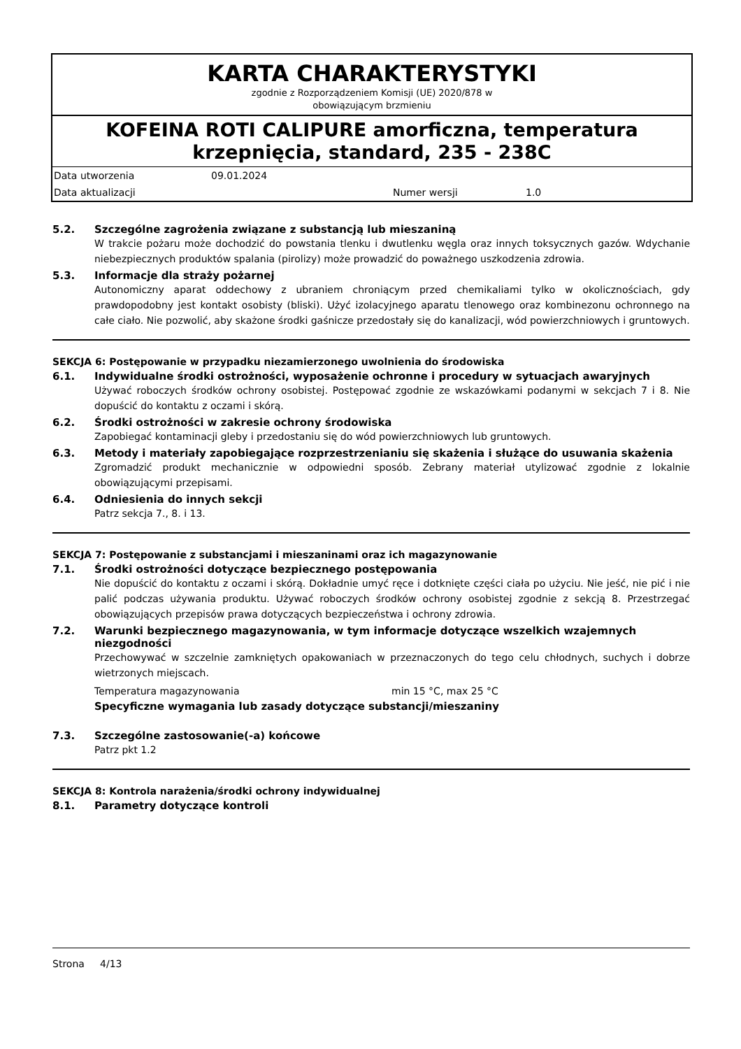KARTA CHARAKTERYSTYKI
zgodnie z Rozporządzeniem Komisji (UE) 2020/878 w
obowiązującym brzmieniu
KOFEINA ROTI CALIPURE amorficzna, temperatura krzepnięcia, standard, 235 - 238C
Data utworzenia 09.01.2024
Data aktualizacji Numer wersji 1.0
5.2. Szczególne zagrożenia związane z substancją lub mieszaniną
W trakcie pożaru może dochodzić do powstania tlenku i dwutlenku węgla oraz innych toksycznych gazów. Wdychanie niebezpiecznych produktów spalania (pirolizy) może prowadzić do poważnego uszkodzenia zdrowia.
5.3. Informacje dla straży pożarnej
Autonomiczny aparat oddechowy z ubraniem chroniącym przed chemikaliami tylko w okolicznościach, gdy prawdopodobny jest kontakt osobisty (bliski). Użyć izolacyjnego aparatu tlenowego oraz kombinezonu ochronnego na całe ciało. Nie pozwolić, aby skażone środki gaśnicze przedostały się do kanalizacji, wód powierzchniowych i gruntowych.
SEKCJA 6: Postępowanie w przypadku niezamierzonego uwolnienia do środowiska
6.1. Indywidualne środki ostrożności, wyposażenie ochronne i procedury w sytuacjach awaryjnych
Używać roboczych środków ochrony osobistej. Postępować zgodnie ze wskazówkami podanymi w sekcjach 7 i 8. Nie dopuścić do kontaktu z oczami i skórą.
6.2. Środki ostrożności w zakresie ochrony środowiska
Zapobiegać kontaminacji gleby i przedostaniu się do wód powierzchniowych lub gruntowych.
6.3. Metody i materiały zapobiegające rozprzestrzenianiu się skażenia i służące do usuwania skażenia
Zgromadzić produkt mechanicznie w odpowiedni sposób. Zebrany materiał utylizować zgodnie z lokalnie obowiązującymi przepisami.
6.4. Odniesienia do innych sekcji
Patrz sekcja 7., 8. i 13.
SEKCJA 7: Postępowanie z substancjami i mieszaninami oraz ich magazynowanie
7.1. Środki ostrożności dotyczące bezpiecznego postępowania
Nie dopuścić do kontaktu z oczami i skórą. Dokładnie umyć ręce i dotknięte części ciała po użyciu. Nie jeść, nie pić i nie palić podczas używania produktu. Używać roboczych środków ochrony osobistej zgodnie z sekcją 8. Przestrzegać obowiązujących przepisów prawa dotyczących bezpieczeństwa i ochrony zdrowia.
7.2. Warunki bezpiecznego magazynowania, w tym informacje dotyczące wszelkich wzajemnych niezgodności
Przechowywać w szczelnie zamkniętych opakowaniach w przeznaczonych do tego celu chłodnych, suchych i dobrze wietrzonych miejscach.
Temperatura magazynowania min 15 °C, max 25 °C
Specyficzne wymagania lub zasady dotyczące substancji/mieszaniny
7.3. Szczególne zastosowanie(-a) końcowe
Patrz pkt 1.2
SEKCJA 8: Kontrola narażenia/środki ochrony indywidualnej
8.1. Parametry dotyczące kontroli
Strona 4/13